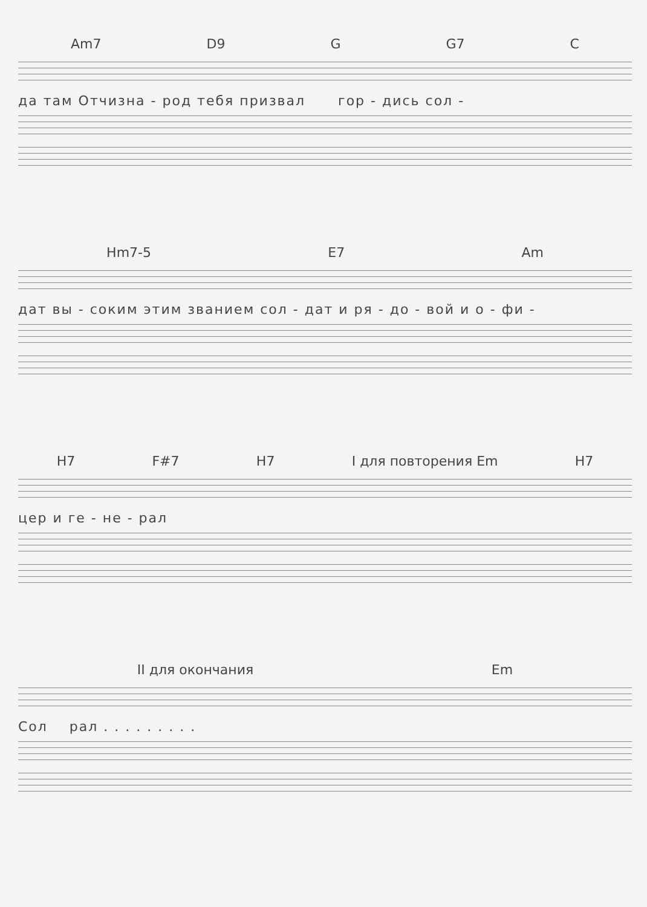Am7 D9 G G7 C
да там Отчизна - род тебя призвал гор - дись сол -
Hm7-5 E7 Am
дат вы - соким этим званием сол - дат и ря - до - вой и о - фи -
H7 F#7 H7 I для повторения Em H7
цер и ге - не - рал
II для окончания Em
Сол рал . . . . . . . . .